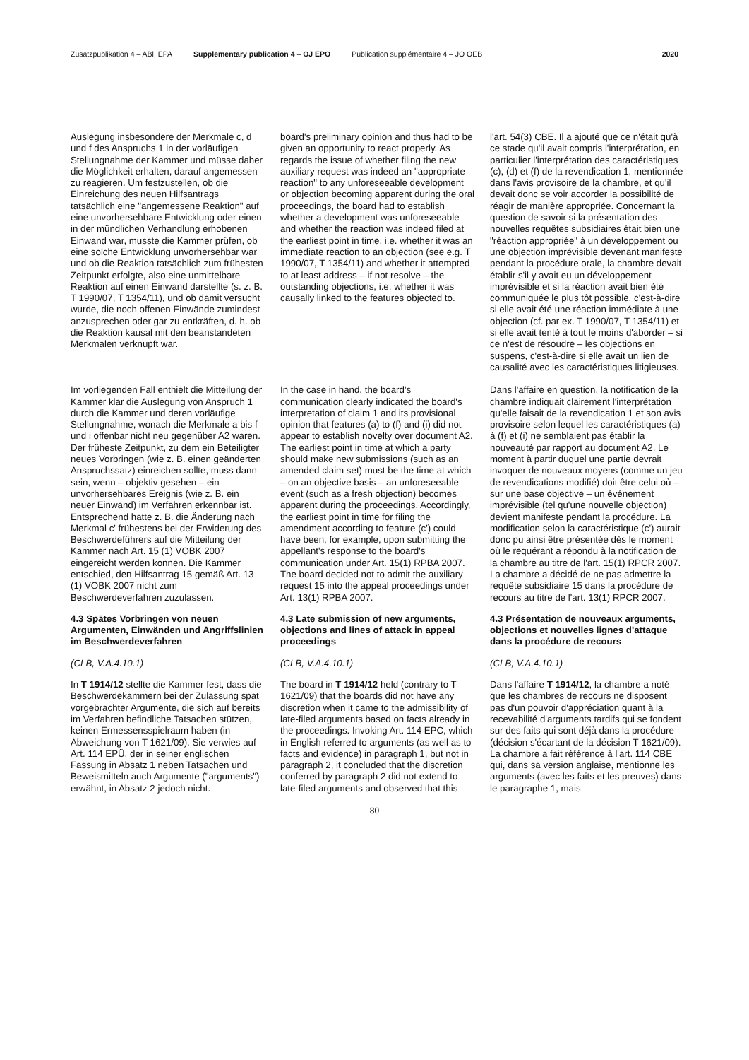Zusatzpublikation 4 – ABl. EPA Supplementary publication 4 – OJ EPO Publication supplémentaire 4 – JO OEB 2020
Auslegung insbesondere der Merkmale c, d und f des Anspruchs 1 in der vorläufigen Stellungnahme der Kammer und müsse daher die Möglichkeit erhalten, darauf angemessen zu reagieren. Um festzustellen, ob die Einreichung des neuen Hilfsantrags tatsächlich eine "angemessene Reaktion" auf eine unvorhersehbare Entwicklung oder einen in der mündlichen Verhandlung erhobenen Einwand war, musste die Kammer prüfen, ob eine solche Entwicklung unvorhersehbar war und ob die Reaktion tatsächlich zum frühesten Zeitpunkt erfolgte, also eine unmittelbare Reaktion auf einen Einwand darstellte (s. z. B. T 1990/07, T 1354/11), und ob damit versucht wurde, die noch offenen Einwände zumindest anzusprechen oder gar zu entkräften, d. h. ob die Reaktion kausal mit den beanstandeten Merkmalen verknüpft war.
board's preliminary opinion and thus had to be given an opportunity to react properly. As regards the issue of whether filing the new auxiliary request was indeed an "appropriate reaction" to any unforeseeable development or objection becoming apparent during the oral proceedings, the board had to establish whether a development was unforeseeable and whether the reaction was indeed filed at the earliest point in time, i.e. whether it was an immediate reaction to an objection (see e.g. T 1990/07, T 1354/11) and whether it attempted to at least address – if not resolve – the outstanding objections, i.e. whether it was causally linked to the features objected to.
l'art. 54(3) CBE. Il a ajouté que ce n'était qu'à ce stade qu'il avait compris l'interprétation, en particulier l'interprétation des caractéristiques (c), (d) et (f) de la revendication 1, mentionnée dans l'avis provisoire de la chambre, et qu'il devait donc se voir accorder la possibilité de réagir de manière appropriée. Concernant la question de savoir si la présentation des nouvelles requêtes subsidiaires était bien une "réaction appropriée" à un développement ou une objection imprévisible devenant manifeste pendant la procédure orale, la chambre devait établir s'il y avait eu un développement imprévisible et si la réaction avait bien été communiquée le plus tôt possible, c'est-à-dire si elle avait été une réaction immédiate à une objection (cf. par ex. T 1990/07, T 1354/11) et si elle avait tenté à tout le moins d'aborder – si ce n'est de résoudre – les objections en suspens, c'est-à-dire si elle avait un lien de causalité avec les caractéristiques litigieuses.
Im vorliegenden Fall enthielt die Mitteilung der Kammer klar die Auslegung von Anspruch 1 durch die Kammer und deren vorläufige Stellungnahme, wonach die Merkmale a bis f und i offenbar nicht neu gegenüber A2 waren. Der früheste Zeitpunkt, zu dem ein Beteiligter neues Vorbringen (wie z. B. einen geänderten Anspruchssatz) einreichen sollte, muss dann sein, wenn – objektiv gesehen – ein unvorhersehbares Ereignis (wie z. B. ein neuer Einwand) im Verfahren erkennbar ist. Entsprechend hätte z. B. die Änderung nach Merkmal c' frühestens bei der Erwiderung des Beschwerdeführers auf die Mitteilung der Kammer nach Art. 15 (1) VOBK 2007 eingereicht werden können. Die Kammer entschied, den Hilfsantrag 15 gemäß Art. 13 (1) VOBK 2007 nicht zum Beschwerdeverfahren zuzulassen.
In the case in hand, the board's communication clearly indicated the board's interpretation of claim 1 and its provisional opinion that features (a) to (f) and (i) did not appear to establish novelty over document A2. The earliest point in time at which a party should make new submissions (such as an amended claim set) must be the time at which – on an objective basis – an unforeseeable event (such as a fresh objection) becomes apparent during the proceedings. Accordingly, the earliest point in time for filing the amendment according to feature (c') could have been, for example, upon submitting the appellant's response to the board's communication under Art. 15(1) RPBA 2007. The board decided not to admit the auxiliary request 15 into the appeal proceedings under Art. 13(1) RPBA 2007.
Dans l'affaire en question, la notification de la chambre indiquait clairement l'interprétation qu'elle faisait de la revendication 1 et son avis provisoire selon lequel les caractéristiques (a) à (f) et (i) ne semblaient pas établir la nouveauté par rapport au document A2. Le moment à partir duquel une partie devrait invoquer de nouveaux moyens (comme un jeu de revendications modifié) doit être celui où – sur une base objective – un événement imprévisible (tel qu'une nouvelle objection) devient manifeste pendant la procédure. La modification selon la caractéristique (c') aurait donc pu ainsi être présentée dès le moment où le requérant a répondu à la notification de la chambre au titre de l'art. 15(1) RPCR 2007. La chambre a décidé de ne pas admettre la requête subsidiaire 15 dans la procédure de recours au titre de l'art. 13(1) RPCR 2007.
4.3 Spätes Vorbringen von neuen Argumenten, Einwänden und Angriffslinien im Beschwerdeverfahren
4.3 Late submission of new arguments, objections and lines of attack in appeal proceedings
4.3 Présentation de nouveaux arguments, objections et nouvelles lignes d'attaque dans la procédure de recours
(CLB, V.A.4.10.1)
(CLB, V.A.4.10.1)
(CLB, V.A.4.10.1)
In T 1914/12 stellte die Kammer fest, dass die Beschwerdekammern bei der Zulassung spät vorgebrachter Argumente, die sich auf bereits im Verfahren befindliche Tatsachen stützen, keinen Ermessensspielraum haben (in Abweichung von T 1621/09). Sie verwies auf Art. 114 EPÜ, der in seiner englischen Fassung in Absatz 1 neben Tatsachen und Beweismitteln auch Argumente ("arguments") erwähnt, in Absatz 2 jedoch nicht.
The board in T 1914/12 held (contrary to T 1621/09) that the boards did not have any discretion when it came to the admissibility of late-filed arguments based on facts already in the proceedings. Invoking Art. 114 EPC, which in English referred to arguments (as well as to facts and evidence) in paragraph 1, but not in paragraph 2, it concluded that the discretion conferred by paragraph 2 did not extend to late-filed arguments and observed that this
Dans l'affaire T 1914/12, la chambre a noté que les chambres de recours ne disposent pas d'un pouvoir d'appréciation quant à la recevabilité d'arguments tardifs qui se fondent sur des faits qui sont déjà dans la procédure (décision s'écartant de la décision T 1621/09). La chambre a fait référence à l'art. 114 CBE qui, dans sa version anglaise, mentionne les arguments (avec les faits et les preuves) dans le paragraphe 1, mais
80